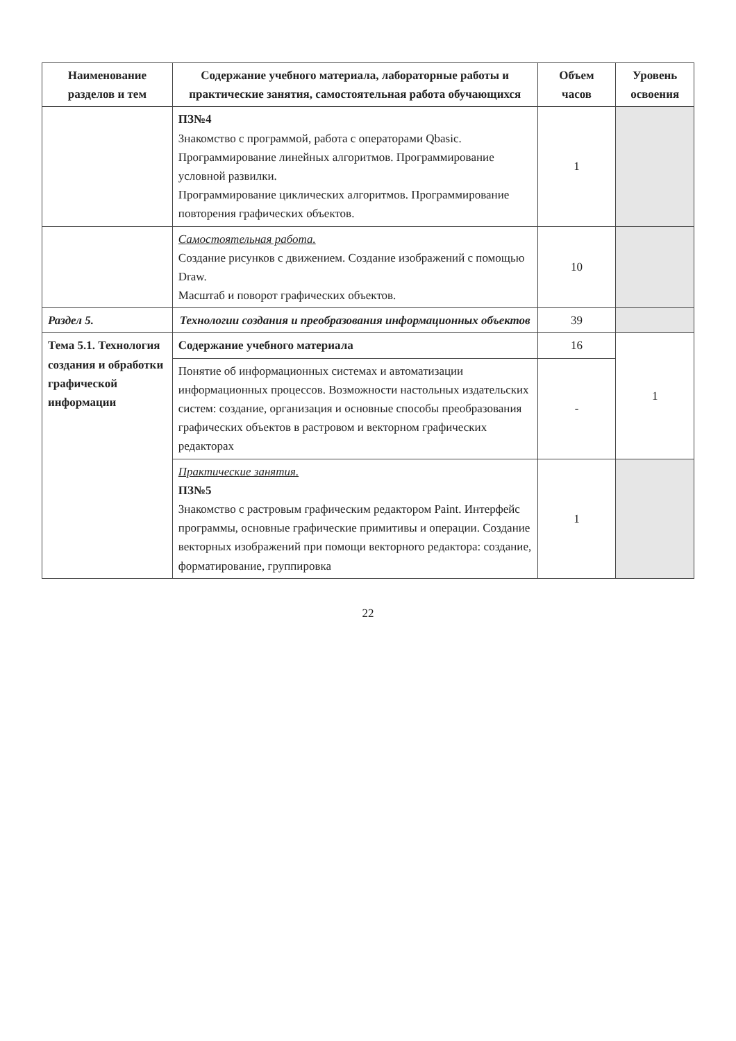| Наименование разделов и тем | Содержание учебного материала, лабораторные работы и практические занятия, самостоятельная работа обучающихся | Объем часов | Уровень освоения |
| --- | --- | --- | --- |
| | ПЗ№4 Знакомство с программой, работа с операторами Qbasic. Программирование линейных алгоритмов. Программирование условной развилки. Программирование циклических алгоритмов. Программирование повторения графических объектов. | 1 | |
| | Самостоятельная работа. Создание рисунков с движением. Создание изображений с помощью Draw. Масштаб и поворот графических объектов. | 10 | |
| Раздел 5. | Технологии создания и преобразования информационных объектов | 39 | |
| Тема 5.1. Технология создания и обработки графической информации | Содержание учебного материала | 16 | 1 |
| | Понятие об информационных системах и автоматизации информационных процессов. Возможности настольных издательских систем: создание, организация и основные способы преобразования графических объектов в растровом и векторном графических редакторах | - | |
| | Практические занятия. ПЗ№5 Знакомство с растровым графическим редактором Paint. Интерфейс программы, основные графические примитивы и операции. Создание векторных изображений при помощи векторного редактора: создание, форматирование, группировка | 1 | |
22